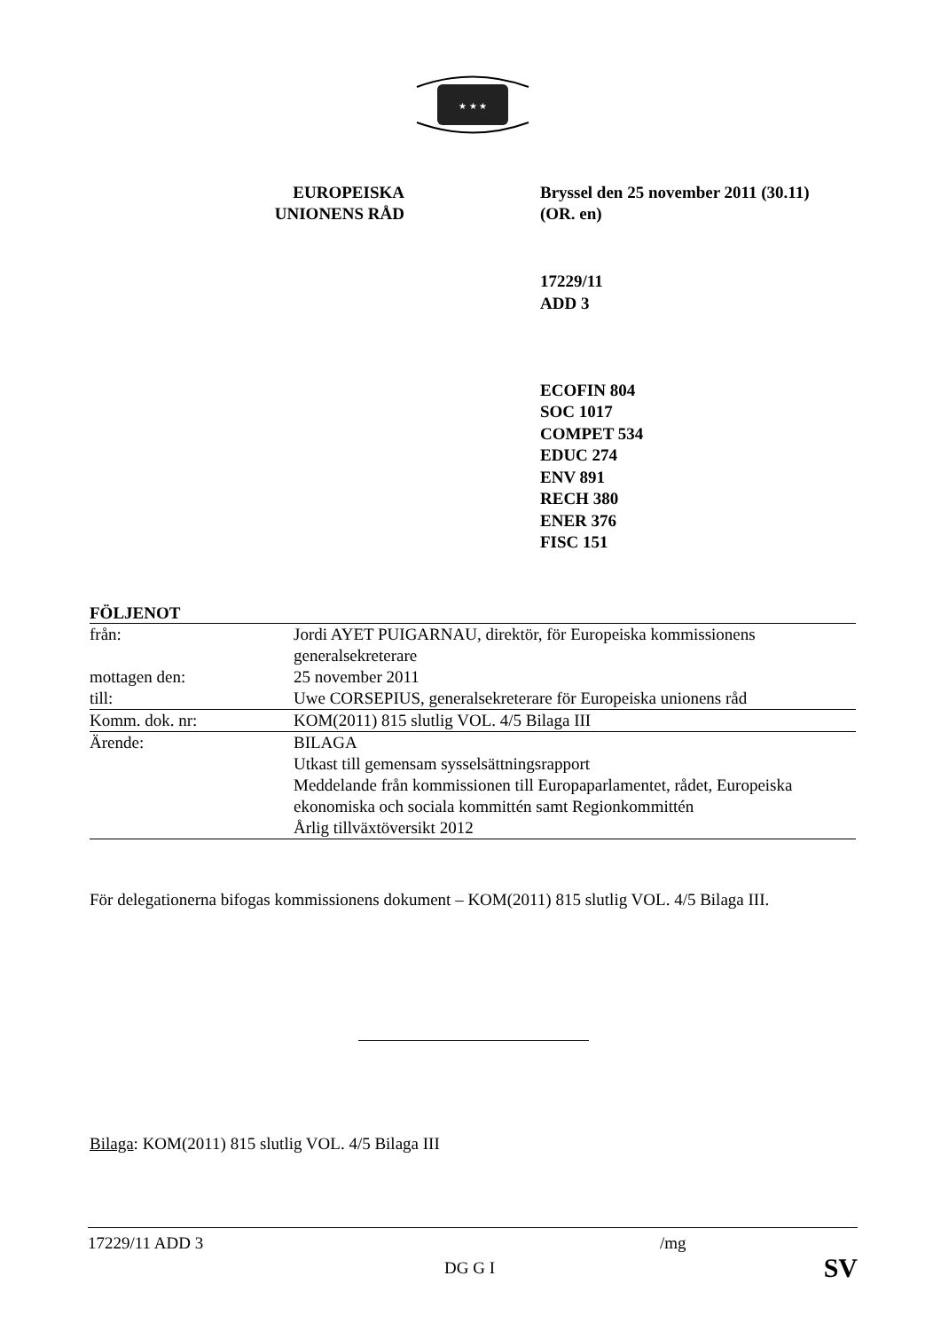★ ★ ★
EUROPEISKA
UNIONENS RÅD
Bryssel den 25 november 2011 (30.11)
(OR. en)
17229/11
ADD 3
ECOFIN 804
SOC 1017
COMPET 534
EDUC 274
ENV 891
RECH 380
ENER 376
FISC 151
FÖLJENOT
| från: | Jordi AYET PUIGARNAU, direktör, för Europeiska kommissionens generalsekreterare |
| mottagen den: | 25 november 2011 |
| till: | Uwe CORSEPIUS, generalsekreterare för Europeiska unionens råd |
| Komm. dok. nr: | KOM(2011) 815 slutlig VOL. 4/5 Bilaga III |
| Ärende: | BILAGA Utkast till gemensam sysselsättningsrapport Meddelande från kommissionen till Europaparlamentet, rådet, Europeiska ekonomiska och sociala kommittén samt Regionkommittén Årlig tillväxtöversikt 2012 |
För delegationerna bifogas kommissionens dokument – KOM(2011) 815 slutlig VOL. 4/5 Bilaga III.
Bilaga: KOM(2011) 815 slutlig VOL. 4/5 Bilaga III
17229/11 ADD 3 /mg
DG G I SV